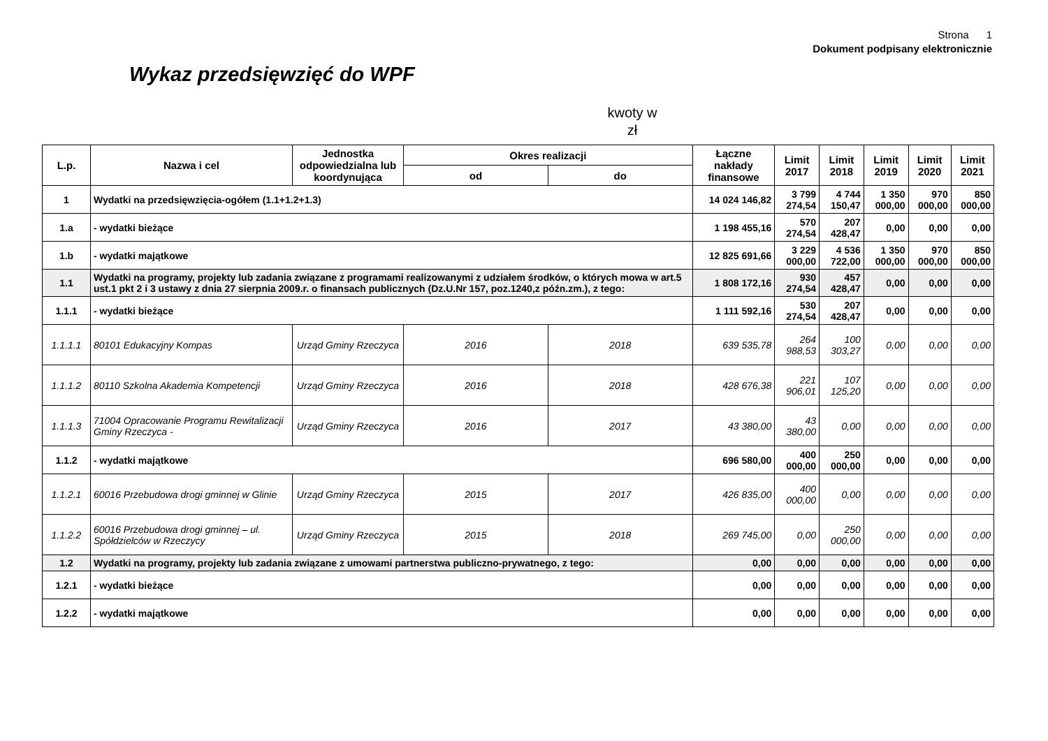Strona 1
Dokument podpisany elektronicznie
Wykaz przedsięwzięć do WPF
kwoty w zł
| L.p. | Nazwa i cel | Jednostka odpowiedzialna lub koordynująca | Okres realizacji | | Łączne nakłady finansowe | Limit 2017 | Limit 2018 | Limit 2019 | Limit 2020 | Limit 2021 |
| --- | --- | --- | --- | --- | --- | --- | --- | --- | --- | --- |
| | | | od | do | | | | | | |
| 1 | Wydatki na przedsięwzięcia-ogółem (1.1+1.2+1.3) | | | | 14 024 146,82 | 3 799 274,54 | 4 744 150,47 | 1 350 000,00 | 970 000,00 | 850 000,00 |
| 1.a | - wydatki bieżące | | | | 1 198 455,16 | 570 274,54 | 207 428,47 | 0,00 | 0,00 | 0,00 |
| 1.b | - wydatki majątkowe | | | | 12 825 691,66 | 3 229 000,00 | 4 536 722,00 | 1 350 000,00 | 970 000,00 | 850 000,00 |
| 1.1 | Wydatki na programy, projekty lub zadania związane z programami realizowanymi z udziałem środków, o których mowa w art.5 ust.1 pkt 2 i 3 ustawy z dnia 27 sierpnia 2009.r. o finansach publicznych (Dz.U.Nr 157, poz.1240,z późn.zm.), z tego: | | | | 1 808 172,16 | 930 274,54 | 457 428,47 | 0,00 | 0,00 | 0,00 |
| 1.1.1 | - wydatki bieżące | | | | 1 111 592,16 | 530 274,54 | 207 428,47 | 0,00 | 0,00 | 0,00 |
| 1.1.1.1 | 80101 Edukacyjny Kompas | Urząd Gminy Rzeczyca | 2016 | 2018 | 639 535,78 | 264 988,53 | 100 303,27 | 0,00 | 0,00 | 0,00 |
| 1.1.1.2 | 80110 Szkolna Akademia Kompetencji | Urząd Gminy Rzeczyca | 2016 | 2018 | 428 676,38 | 221 906,01 | 107 125,20 | 0,00 | 0,00 | 0,00 |
| 1.1.1.3 | 71004 Opracowanie Programu Rewitalizacji Gminy Rzeczyca - | Urząd Gminy Rzeczyca | 2016 | 2017 | 43 380,00 | 43 380,00 | 0,00 | 0,00 | 0,00 | 0,00 |
| 1.1.2 | - wydatki majątkowe | | | | 696 580,00 | 400 000,00 | 250 000,00 | 0,00 | 0,00 | 0,00 |
| 1.1.2.1 | 60016 Przebudowa drogi gminnej w Glinie | Urząd Gminy Rzeczyca | 2015 | 2017 | 426 835,00 | 400 000,00 | 0,00 | 0,00 | 0,00 | 0,00 |
| 1.1.2.2 | 60016 Przebudowa drogi gminnej – ul. Spółdzielców w Rzeczycy | Urząd Gminy Rzeczyca | 2015 | 2018 | 269 745,00 | 0,00 | 250 000,00 | 0,00 | 0,00 | 0,00 |
| 1.2 | Wydatki na programy, projekty lub zadania związane z umowami partnerstwa publiczno-prywatnego, z tego: | | | | 0,00 | 0,00 | 0,00 | 0,00 | 0,00 | 0,00 |
| 1.2.1 | - wydatki bieżące | | | | 0,00 | 0,00 | 0,00 | 0,00 | 0,00 | 0,00 |
| 1.2.2 | - wydatki majątkowe | | | | 0,00 | 0,00 | 0,00 | 0,00 | 0,00 | 0,00 |